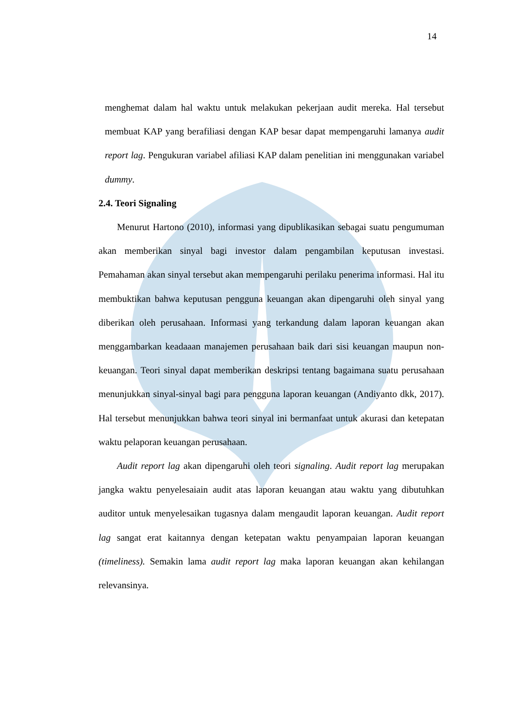14
menghemat dalam hal waktu untuk melakukan pekerjaan audit mereka. Hal tersebut membuat KAP yang berafiliasi dengan KAP besar dapat mempengaruhi lamanya audit report lag. Pengukuran variabel afiliasi KAP dalam penelitian ini menggunakan variabel dummy.
2.4. Teori Signaling
Menurut Hartono (2010), informasi yang dipublikasikan sebagai suatu pengumuman akan memberikan sinyal bagi investor dalam pengambilan keputusan investasi. Pemahaman akan sinyal tersebut akan mempengaruhi perilaku penerima informasi. Hal itu membuktikan bahwa keputusan pengguna keuangan akan dipengaruhi oleh sinyal yang diberikan oleh perusahaan. Informasi yang terkandung dalam laporan keuangan akan menggambarkan keadaaan manajemen perusahaan baik dari sisi keuangan maupun non-keuangan. Teori sinyal dapat memberikan deskripsi tentang bagaimana suatu perusahaan menunjukkan sinyal-sinyal bagi para pengguna laporan keuangan (Andiyanto dkk, 2017). Hal tersebut menunjukkan bahwa teori sinyal ini bermanfaat untuk akurasi dan ketepatan waktu pelaporan keuangan perusahaan.
Audit report lag akan dipengaruhi oleh teori signaling. Audit report lag merupakan jangka waktu penyelesaiain audit atas laporan keuangan atau waktu yang dibutuhkan auditor untuk menyelesaikan tugasnya dalam mengaudit laporan keuangan. Audit report lag sangat erat kaitannya dengan ketepatan waktu penyampaian laporan keuangan (timeliness). Semakin lama audit report lag maka laporan keuangan akan kehilangan relevansinya.